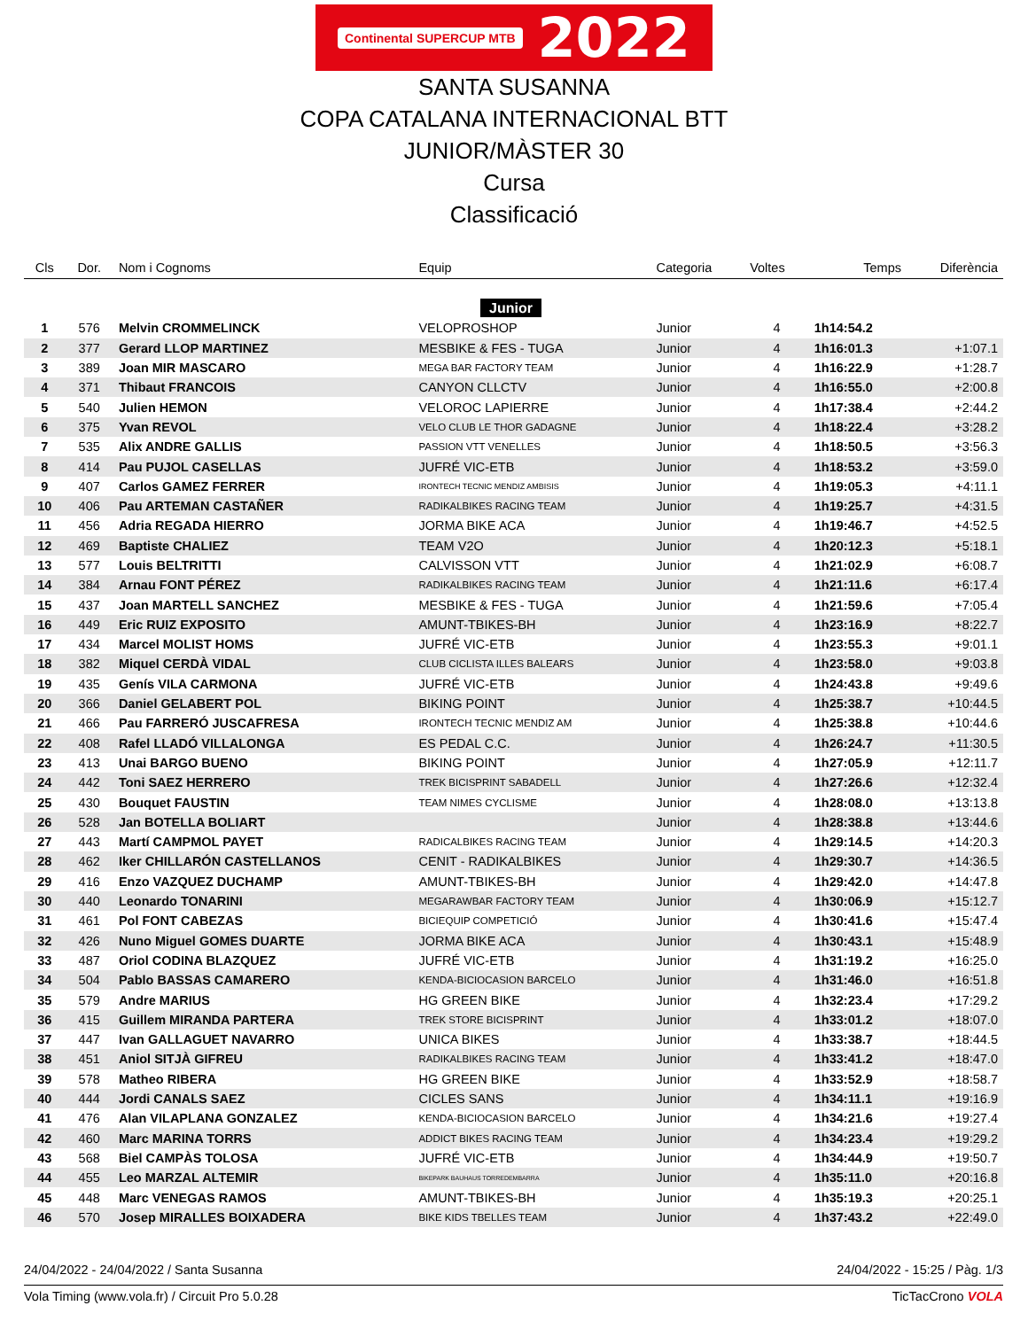Continental SUPERCUP MTB 2022
SANTA SUSANNA
COPA CATALANA INTERNACIONAL BTT
JUNIOR/MÀSTER 30
Cursa
Classificació
| Cls | Dor. | Nom i Cognoms | Equip | Categoria | Voltes | Temps | Diferència |
| --- | --- | --- | --- | --- | --- | --- | --- |
| Junior | | | | | | | |
| 1 | 576 | Melvin CROMMELINCK | VELOPROSHOP | Junior | 4 | 1h14:54.2 | |
| 2 | 377 | Gerard LLOP MARTINEZ | MESBIKE & FES - TUGA | Junior | 4 | 1h16:01.3 | +1:07.1 |
| 3 | 389 | Joan MIR MASCARO | MEGA BAR FACTORY TEAM | Junior | 4 | 1h16:22.9 | +1:28.7 |
| 4 | 371 | Thibaut FRANCOIS | CANYON CLLCTV | Junior | 4 | 1h16:55.0 | +2:00.8 |
| 5 | 540 | Julien HEMON | VELOROC LAPIERRE | Junior | 4 | 1h17:38.4 | +2:44.2 |
| 6 | 375 | Yvan REVOL | VELO CLUB LE THOR GADAGNE | Junior | 4 | 1h18:22.4 | +3:28.2 |
| 7 | 535 | Alix ANDRE GALLIS | PASSION VTT VENELLES | Junior | 4 | 1h18:50.5 | +3:56.3 |
| 8 | 414 | Pau PUJOL CASELLAS | JUFRÉ VIC-ETB | Junior | 4 | 1h18:53.2 | +3:59.0 |
| 9 | 407 | Carlos GAMEZ FERRER | IRONTECH TECNIC MENDIZ AMBISIS | Junior | 4 | 1h19:05.3 | +4:11.1 |
| 10 | 406 | Pau ARTEMAN CASTAÑER | RADIKALBIKES RACING TEAM | Junior | 4 | 1h19:25.7 | +4:31.5 |
| 11 | 456 | Adria REGADA HIERRO | JORMA BIKE ACA | Junior | 4 | 1h19:46.7 | +4:52.5 |
| 12 | 469 | Baptiste CHALIEZ | TEAM V2O | Junior | 4 | 1h20:12.3 | +5:18.1 |
| 13 | 577 | Louis BELTRITTI | CALVISSON VTT | Junior | 4 | 1h21:02.9 | +6:08.7 |
| 14 | 384 | Arnau FONT PÉREZ | RADIKALBIKES RACING TEAM | Junior | 4 | 1h21:11.6 | +6:17.4 |
| 15 | 437 | Joan MARTELL SANCHEZ | MESBIKE & FES - TUGA | Junior | 4 | 1h21:59.6 | +7:05.4 |
| 16 | 449 | Eric RUIZ EXPOSITO | AMUNT-TBIKES-BH | Junior | 4 | 1h23:16.9 | +8:22.7 |
| 17 | 434 | Marcel MOLIST HOMS | JUFRÉ VIC-ETB | Junior | 4 | 1h23:55.3 | +9:01.1 |
| 18 | 382 | Miquel CERDÀ VIDAL | CLUB CICLISTA ILLES BALEARS | Junior | 4 | 1h23:58.0 | +9:03.8 |
| 19 | 435 | Genís VILA CARMONA | JUFRÉ VIC-ETB | Junior | 4 | 1h24:43.8 | +9:49.6 |
| 20 | 366 | Daniel GELABERT POL | BIKING POINT | Junior | 4 | 1h25:38.7 | +10:44.5 |
| 21 | 466 | Pau FARRERÓ JUSCAFRESA | IRONTECH TECNIC MENDIZ AM | Junior | 4 | 1h25:38.8 | +10:44.6 |
| 22 | 408 | Rafel LLADÓ VILLALONGA | ES PEDAL C.C. | Junior | 4 | 1h26:24.7 | +11:30.5 |
| 23 | 413 | Unai BARGO BUENO | BIKING POINT | Junior | 4 | 1h27:05.9 | +12:11.7 |
| 24 | 442 | Toni SAEZ HERRERO | TREK BICISPRINT SABADELL | Junior | 4 | 1h27:26.6 | +12:32.4 |
| 25 | 430 | Bouquet FAUSTIN | TEAM NIMES CYCLISME | Junior | 4 | 1h28:08.0 | +13:13.8 |
| 26 | 528 | Jan BOTELLA BOLIART | | Junior | 4 | 1h28:38.8 | +13:44.6 |
| 27 | 443 | Martí CAMPMOL PAYET | RADICALBIKES RACING TEAM | Junior | 4 | 1h29:14.5 | +14:20.3 |
| 28 | 462 | Iker CHILLARÓN CASTELLANOS | CENIT - RADIKALBIKES | Junior | 4 | 1h29:30.7 | +14:36.5 |
| 29 | 416 | Enzo VAZQUEZ DUCHAMP | AMUNT-TBIKES-BH | Junior | 4 | 1h29:42.0 | +14:47.8 |
| 30 | 440 | Leonardo TONARINI | MEGARAWBAR FACTORY TEAM | Junior | 4 | 1h30:06.9 | +15:12.7 |
| 31 | 461 | Pol FONT CABEZAS | BICIEQUIP COMPETICIÓ | Junior | 4 | 1h30:41.6 | +15:47.4 |
| 32 | 426 | Nuno Miguel GOMES DUARTE | JORMA BIKE ACA | Junior | 4 | 1h30:43.1 | +15:48.9 |
| 33 | 487 | Oriol CODINA BLAZQUEZ | JUFRÉ VIC-ETB | Junior | 4 | 1h31:19.2 | +16:25.0 |
| 34 | 504 | Pablo BASSAS CAMARERO | KENDA-BICIOCASION BARCELO | Junior | 4 | 1h31:46.0 | +16:51.8 |
| 35 | 579 | Andre MARIUS | HG GREEN BIKE | Junior | 4 | 1h32:23.4 | +17:29.2 |
| 36 | 415 | Guillem MIRANDA PARTERA | TREK STORE BICISPRINT | Junior | 4 | 1h33:01.2 | +18:07.0 |
| 37 | 447 | Ivan GALLAGUET NAVARRO | UNICA BIKES | Junior | 4 | 1h33:38.7 | +18:44.5 |
| 38 | 451 | Aniol SITJÀ GIFREU | RADIKALBIKES RACING TEAM | Junior | 4 | 1h33:41.2 | +18:47.0 |
| 39 | 578 | Matheo RIBERA | HG GREEN BIKE | Junior | 4 | 1h33:52.9 | +18:58.7 |
| 40 | 444 | Jordi CANALS SAEZ | CICLES SANS | Junior | 4 | 1h34:11.1 | +19:16.9 |
| 41 | 476 | Alan VILAPLANA GONZALEZ | KENDA-BICIOCASION BARCELO | Junior | 4 | 1h34:21.6 | +19:27.4 |
| 42 | 460 | Marc MARINA TORRS | ADDICT BIKES RACING TEAM | Junior | 4 | 1h34:23.4 | +19:29.2 |
| 43 | 568 | Biel CAMPÀS TOLOSA | JUFRÉ VIC-ETB | Junior | 4 | 1h34:44.9 | +19:50.7 |
| 44 | 455 | Leo MARZAL ALTEMIR | BIKEPARK BAUHAUS TORREDEMBARRA | Junior | 4 | 1h35:11.0 | +20:16.8 |
| 45 | 448 | Marc VENEGAS RAMOS | AMUNT-TBIKES-BH | Junior | 4 | 1h35:19.3 | +20:25.1 |
| 46 | 570 | Josep MIRALLES BOIXADERA | BIKE KIDS TBELLES TEAM | Junior | 4 | 1h37:43.2 | +22:49.0 |
24/04/2022 - 24/04/2022 / Santa Susanna 24/04/2022 - 15:25 / Pàg. 1/3
Vola Timing (www.vola.fr) / Circuit Pro 5.0.28 TicTacCrono VOLA